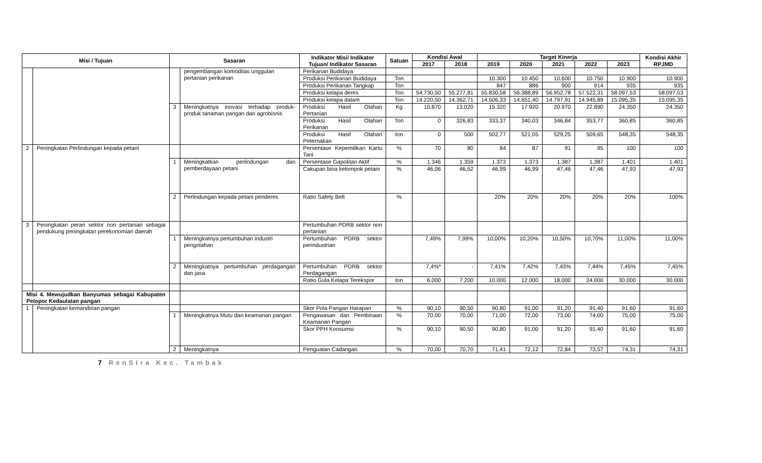| Misi / Tujuan | | Sasaran | | Indikator Misi/ Indikator Tujuan/ Indikator Sasaran | Satuan | Kondisi Awal | | Target Kinerja | | | | | Kondisi Akhir RPJMD |
| --- | --- | --- | --- | --- | --- | --- | --- | --- | --- | --- | --- | --- | --- |
| | | | | | | 2017 | 2018 | 2019 | 2020 | 2021 | 2022 | 2023 | |
| | | | pengembangan komoditas unggulan pertanian perikanan | Perikanan Budidaya | | | | | | | | | |
| | | | | Produksi Perikanan Budidaya | Ton | | | 10.300 | 10.450 | 10.600 | 10.750 | 10.900 | 10.900 |
| | | | | Produksi Perikanan Tangkap | Ton | | | 847 | 886 | 900 | 914 | 935 | 935 |
| | | | | Produksi kelapa deres | Ton | 54.730,50 | 55.277,81 | 55.830,58 | 56.388,89 | 56.952,78 | 57.522,31 | 58.097,53 | 58.097,53 |
| | | | | Produksi kelapa dalam | Ton | 14.220,50 | 14.362,71 | 14.506,33 | 14.651,40 | 14.797,91 | 14.945,89 | 15.095,35 | 15.095,35 |
| | | 3 | Meningkatnya inovasi terhadap produk-produk tanaman pangan dan agrobisnis | Produksi Hasil Olahan Pertanian | Kg | 10.870 | 13.020 | 15.320 | 17.920 | 20.970 | 22.890 | 24.350 | 24.350 |
| | | | | Produksi Hasil Olahan Perikanan | Ton | 0 | 326,83 | 333,37 | 340,03 | 346,84 | 353,77 | 360,85 | 360,85 |
| | | | | Produksi Hasil Olahan Peternakan | ton | 0 | 500 | 502,77 | 521,05 | 529,25 | 509,65 | 548,35 | 548,35 |
| 2 | Peningkatan Perlindungan kepada petani | | | Persentase Kepemilikan Kartu Tani | % | 70 | 80 | 84 | 87 | 91 | 95 | 100 | 100 |
| | | 1 | Meningkatkan perlindungan dan pemberdayaan petani | Persentase Gapoktan Aktif | % | 1.346 | 1.359 | 1.373 | 1.373 | 1.387 | 1.387 | 1.401 | 1.401 |
| | | | | Cakupan bina kelompok petani | % | 46,06 | 46,52 | 46,99 | 46,99 | 47,46 | 47,46 | 47,93 | 47,93 |
| | | 2 | Perlindungan kepada petani penderes | Ratio Safety Belt | % | | | 20% | 20% | 20% | 20% | 20% | 100% |
| 3 | Peningkatan peran sektor non pertanian sebagai pendukung peningkatan perekonomian daerah | | | Pertumbuhan PDRB sektor non pertanian | | | | | | | | | |
| | | 1 | Meningkatnya pertumbuhan industri pengolahan | Pertumbuhan PDRB sektor perindustrian | | 7,49% | 7,99% | 10,00% | 10,20% | 10,50% | 10,70% | 11,00% | 11,00% |
| | | 2 | Meningkatnya pertumbuhan perdagangan dan jasa | Pertumbuhan PDRB sektor Perdagangan | | 7,4%* | - | 7,41% | 7,42% | 7,43% | 7,44% | 7,45% | 7,45% |
| | | | | Ratio Gula Kelapa Terekspor | ton | 6.000 | 7.200 | 10.000 | 12.000 | 18.000 | 24.000 | 30.000 | 30.000 |
| Misi 4. Mewujudkan Banyumas sebagai Kabupaten Pelopor Kedaulatan pangan | | | | | | | | | | | | | |
| 1 | Peningkatan kemandirian pangan | | | Skor Pola Pangan Harapan | % | 90,10 | 90,50 | 90,80 | 91,00 | 91,20 | 91,40 | 91,60 | 91,60 |
| | | 1 | Meningkatnya Mutu dan keamanan pangan | Pengawasan dan Pembinaan Keamanan Pangan | % | 70,00 | 70,00 | 71,00 | 72,00 | 73,00 | 74,00 | 75,00 | 75,00 |
| | | | | Skor PPH Konsumsi | % | 90,10 | 90,50 | 90,80 | 91,00 | 91,20 | 91,40 | 91,60 | 91,60 |
| | | 2 | Meningkatnya | Penguatan Cadangan | % | 70,00 | 70,70 | 71,41 | 72,12 | 72,84 | 73,57 | 74,31 | 74,31 |
7 RenStra Kec. Tambak